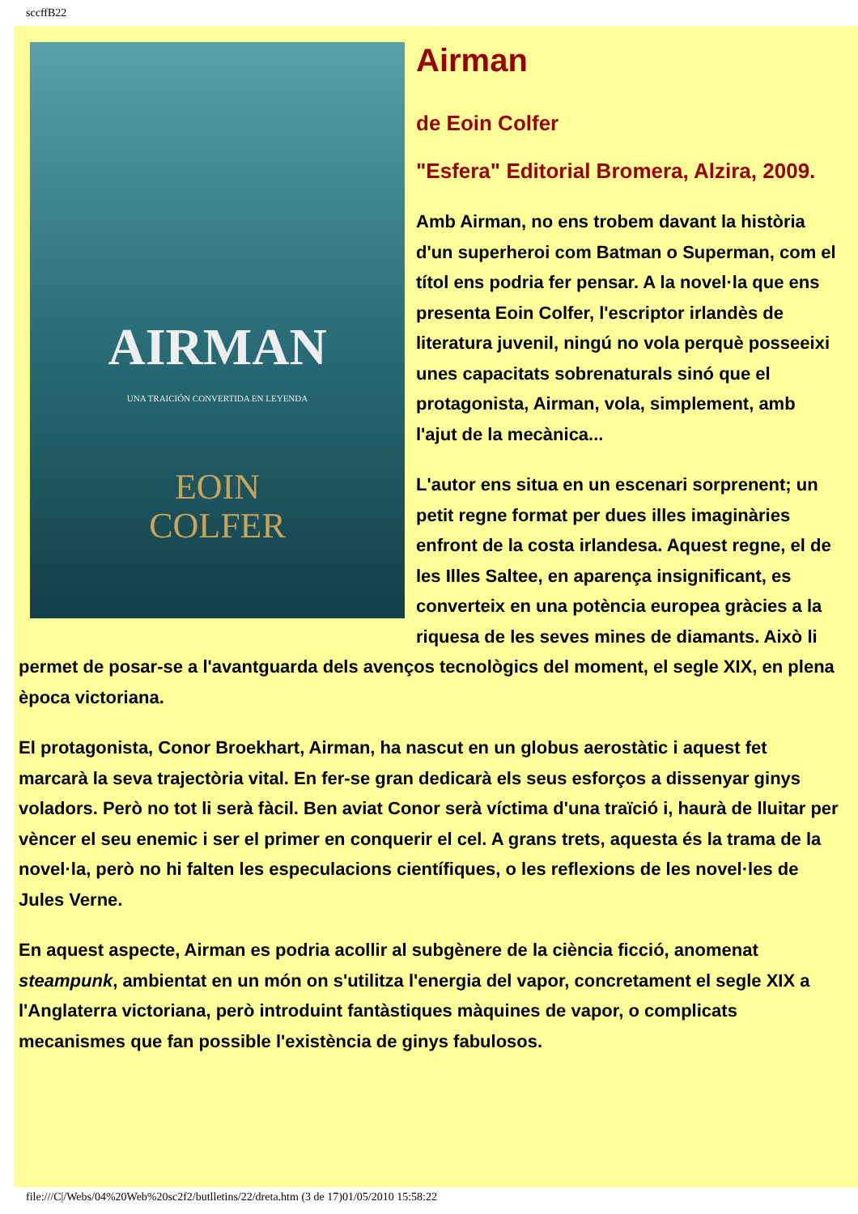sccffB22
AIRMAN
UNA TRAICIÓN CONVERTIDA EN LEYENDA
EOIN
COLFER
Airman
de Eoin Colfer
"Esfera" Editorial Bromera, Alzira, 2009.
Amb Airman, no ens trobem davant la història d'un superheroi com Batman o Superman, com el títol ens podria fer pensar. A la novel·la que ens presenta Eoin Colfer, l'escriptor irlandès de literatura juvenil, ningú no vola perquè posseeixi unes capacitats sobrenaturals sinó que el protagonista, Airman, vola, simplement, amb l'ajut de la mecànica...
L'autor ens situa en un escenari sorprenent; un petit regne format per dues illes imaginàries enfront de la costa irlandesa. Aquest regne, el de les Illes Saltee, en aparença insignificant, es converteix en una potència europea gràcies a la riquesa de les seves mines de diamants. Això li permet de posar-se a l'avantguarda dels avenços tecnològics del moment, el segle XIX, en plena època victoriana.
El protagonista, Conor Broekhart, Airman, ha nascut en un globus aerostàtic i aquest fet marcarà la seva trajectòria vital. En fer-se gran dedicarà els seus esforços a dissenyar ginys voladors. Però no tot li serà fàcil. Ben aviat Conor serà víctima d'una traïció i, haurà de lluitar per vèncer el seu enemic i ser el primer en conquerir el cel. A grans trets, aquesta és la trama de la novel·la, però no hi falten les especulacions científiques, o les reflexions de les novel·les de Jules Verne.
En aquest aspecte, Airman es podria acollir al subgènere de la ciència ficció, anomenat steampunk, ambientat en un món on s'utilitza l'energia del vapor, concretament el segle XIX a l'Anglaterra victoriana, però introduint fantàstiques màquines de vapor, o complicats mecanismes que fan possible l'existència de ginys fabulosos.
file:///C|/Webs/04%20Web%20sc2f2/butlletins/22/dreta.htm (3 de 17)01/05/2010 15:58:22